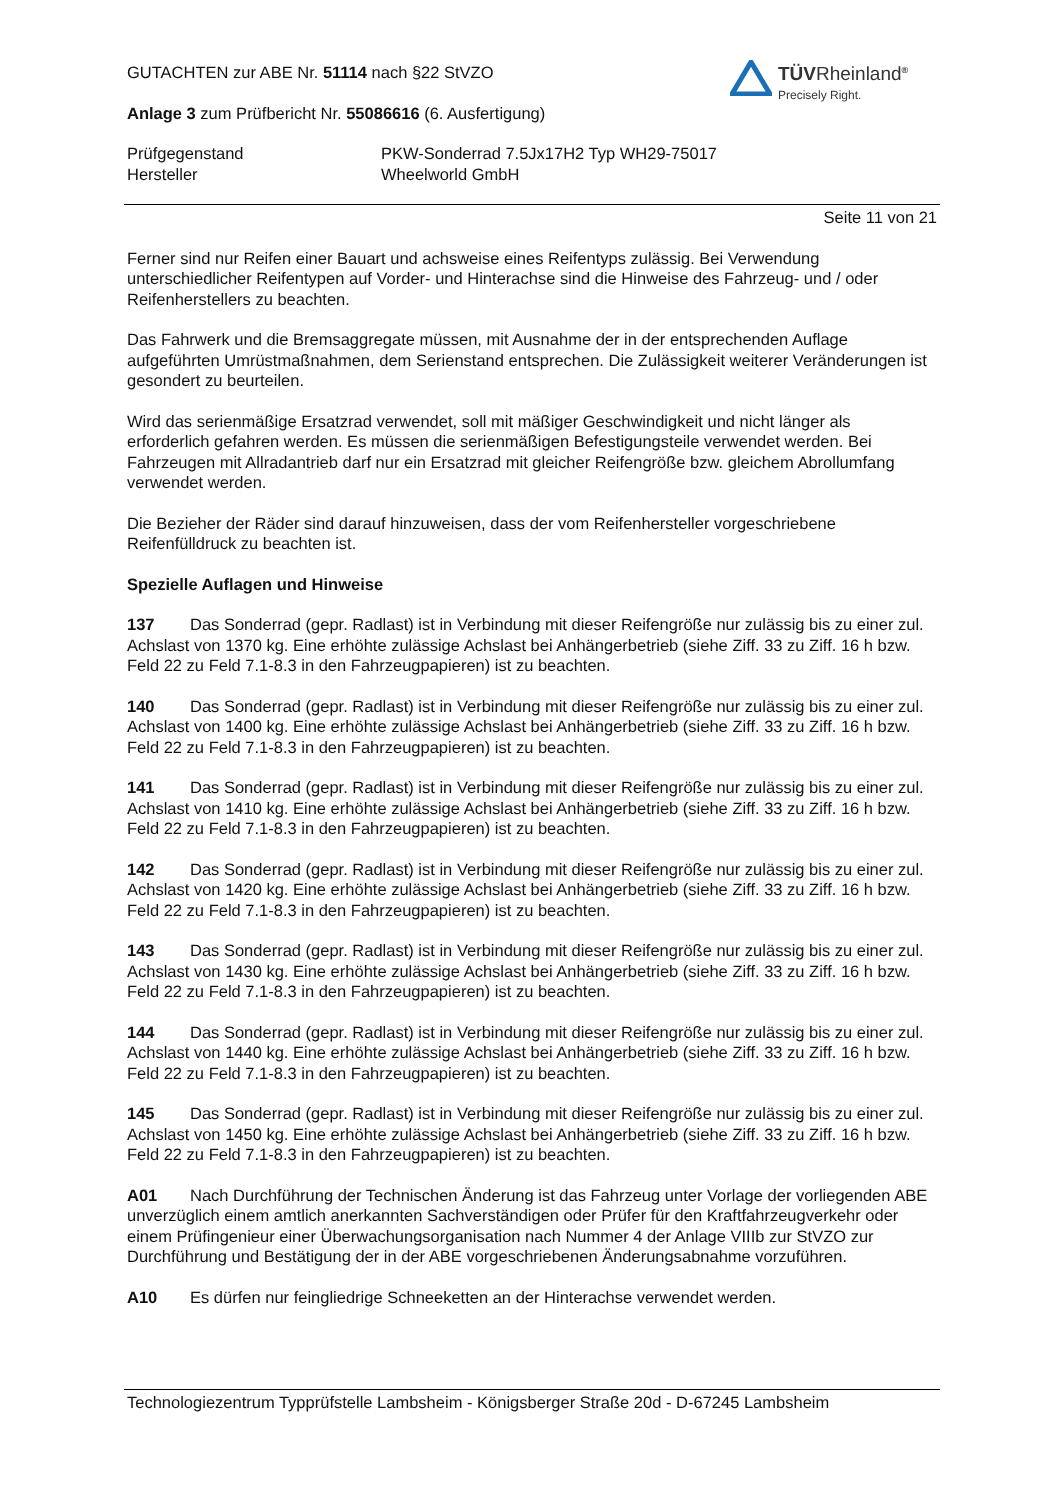TÜVRheinland<sup>®</sup>
Precisely Right.
GUTACHTEN zur ABE Nr. 51114 nach §22 StVZO
Anlage 3 zum Prüfbericht Nr. 55086616 (6. Ausfertigung)
Prüfgegenstand PKW-Sonderrad 7.5Jx17H2 Typ WH29-75017
Hersteller Wheelworld GmbH
Seite 11 von 21
Ferner sind nur Reifen einer Bauart und achsweise eines Reifentyps zulässig. Bei Verwendung unterschiedlicher Reifentypen auf Vorder- und Hinterachse sind die Hinweise des Fahrzeug- und / oder Reifenherstellers zu beachten.
Das Fahrwerk und die Bremsaggregate müssen, mit Ausnahme der in der entsprechenden Auflage aufgeführten Umrüstmaßnahmen, dem Serienstand entsprechen. Die Zulässigkeit weiterer Veränderungen ist gesondert zu beurteilen.
Wird das serienmäßige Ersatzrad verwendet, soll mit mäßiger Geschwindigkeit und nicht länger als erforderlich gefahren werden. Es müssen die serienmäßigen Befestigungsteile verwendet werden. Bei Fahrzeugen mit Allradantrieb darf nur ein Ersatzrad mit gleicher Reifengröße bzw. gleichem Abrollumfang verwendet werden.
Die Bezieher der Räder sind darauf hinzuweisen, dass der vom Reifenhersteller vorgeschriebene Reifenfülldruck zu beachten ist.
Spezielle Auflagen und Hinweise
137 Das Sonderrad (gepr. Radlast) ist in Verbindung mit dieser Reifengröße nur zulässig bis zu einer zul. Achslast von 1370 kg. Eine erhöhte zulässige Achslast bei Anhängerbetrieb (siehe Ziff. 33 zu Ziff. 16 h bzw. Feld 22 zu Feld 7.1-8.3 in den Fahrzeugpapieren) ist zu beachten.
140 Das Sonderrad (gepr. Radlast) ist in Verbindung mit dieser Reifengröße nur zulässig bis zu einer zul. Achslast von 1400 kg. Eine erhöhte zulässige Achslast bei Anhängerbetrieb (siehe Ziff. 33 zu Ziff. 16 h bzw. Feld 22 zu Feld 7.1-8.3 in den Fahrzeugpapieren) ist zu beachten.
141 Das Sonderrad (gepr. Radlast) ist in Verbindung mit dieser Reifengröße nur zulässig bis zu einer zul. Achslast von 1410 kg. Eine erhöhte zulässige Achslast bei Anhängerbetrieb (siehe Ziff. 33 zu Ziff. 16 h bzw. Feld 22 zu Feld 7.1-8.3 in den Fahrzeugpapieren) ist zu beachten.
142 Das Sonderrad (gepr. Radlast) ist in Verbindung mit dieser Reifengröße nur zulässig bis zu einer zul. Achslast von 1420 kg. Eine erhöhte zulässige Achslast bei Anhängerbetrieb (siehe Ziff. 33 zu Ziff. 16 h bzw. Feld 22 zu Feld 7.1-8.3 in den Fahrzeugpapieren) ist zu beachten.
143 Das Sonderrad (gepr. Radlast) ist in Verbindung mit dieser Reifengröße nur zulässig bis zu einer zul. Achslast von 1430 kg. Eine erhöhte zulässige Achslast bei Anhängerbetrieb (siehe Ziff. 33 zu Ziff. 16 h bzw. Feld 22 zu Feld 7.1-8.3 in den Fahrzeugpapieren) ist zu beachten.
144 Das Sonderrad (gepr. Radlast) ist in Verbindung mit dieser Reifengröße nur zulässig bis zu einer zul. Achslast von 1440 kg. Eine erhöhte zulässige Achslast bei Anhängerbetrieb (siehe Ziff. 33 zu Ziff. 16 h bzw. Feld 22 zu Feld 7.1-8.3 in den Fahrzeugpapieren) ist zu beachten.
145 Das Sonderrad (gepr. Radlast) ist in Verbindung mit dieser Reifengröße nur zulässig bis zu einer zul. Achslast von 1450 kg. Eine erhöhte zulässige Achslast bei Anhängerbetrieb (siehe Ziff. 33 zu Ziff. 16 h bzw. Feld 22 zu Feld 7.1-8.3 in den Fahrzeugpapieren) ist zu beachten.
A01 Nach Durchführung der Technischen Änderung ist das Fahrzeug unter Vorlage der vorliegenden ABE unverzüglich einem amtlich anerkannten Sachverständigen oder Prüfer für den Kraftfahrzeugverkehr oder einem Prüfingenieur einer Überwachungsorganisation nach Nummer 4 der Anlage VIIIb zur StVZO zur Durchführung und Bestätigung der in der ABE vorgeschriebenen Änderungsabnahme vorzuführen.
A10 Es dürfen nur feingliedrige Schneeketten an der Hinterachse verwendet werden.
Technologiezentrum Typprüfstelle Lambsheim - Königsberger Straße 20d - D-67245 Lambsheim